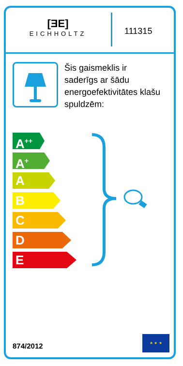[ƎE]
EICHHOLTZ
111315
Šis gaismeklis ir saderīgs ar šādu energoefektivitātes klašu spuldzēm:
A<sup>++</sup>
A<sup>+</sup>
A
B
C
D
E
874/2012
★ ★ ★